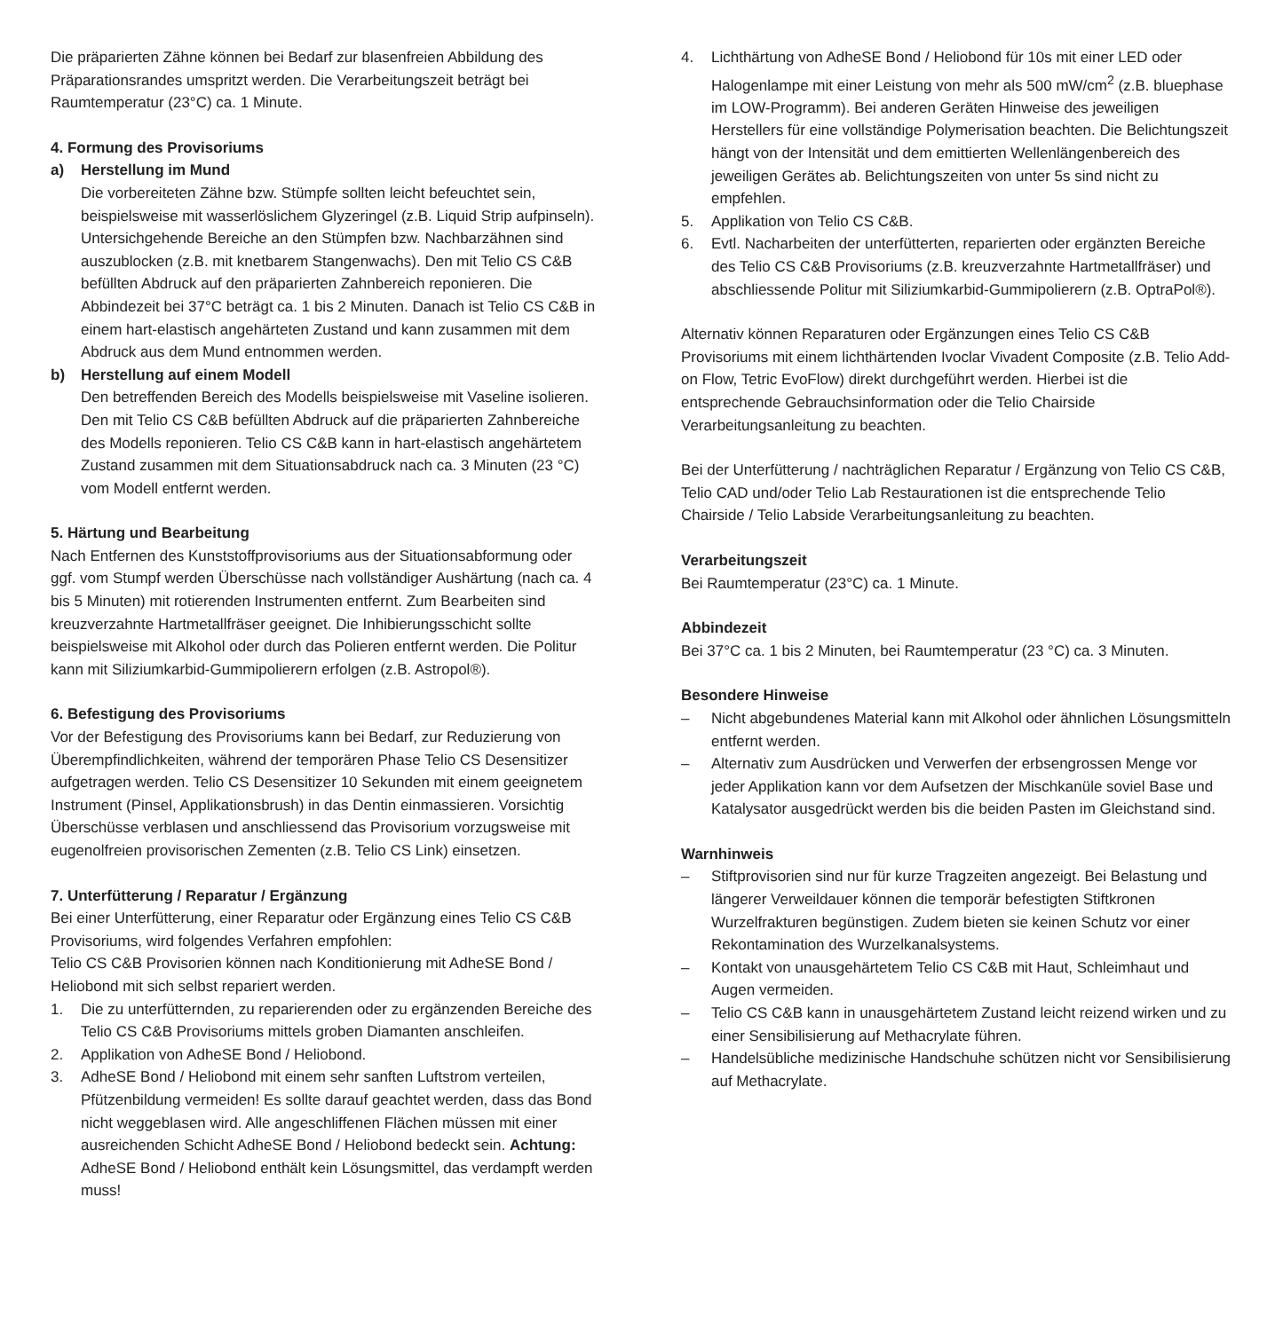Die präparierten Zähne können bei Bedarf zur blasenfreien Abbildung des Präparationsrandes umspritzt werden. Die Verarbeitungszeit beträgt bei Raumtemperatur (23°C) ca. 1 Minute.
4. Formung des Provisoriums
a) Herstellung im Mund
Die vorbereiteten Zähne bzw. Stümpfe sollten leicht befeuchtet sein, beispielsweise mit wasserlöslichem Glyzeringel (z.B. Liquid Strip aufpinseln). Untersichgehende Bereiche an den Stümpfen bzw. Nachbarzähnen sind auszublocken (z.B. mit knetbarem Stangenwachs). Den mit Telio CS C&B befüllten Abdruck auf den präparierten Zahnbereich reponieren. Die Abbindezeit bei 37°C beträgt ca. 1 bis 2 Minuten. Danach ist Telio CS C&B in einem hart-elastisch angehärteten Zustand und kann zusammen mit dem Abdruck aus dem Mund entnommen werden.
b) Herstellung auf einem Modell
Den betreffenden Bereich des Modells beispielsweise mit Vaseline isolieren. Den mit Telio CS C&B befüllten Abdruck auf die präparierten Zahnbereiche des Modells reponieren. Telio CS C&B kann in hart-elastisch angehärtetem Zustand zusammen mit dem Situationsabdruck nach ca. 3 Minuten (23 °C) vom Modell entfernt werden.
5. Härtung und Bearbeitung
Nach Entfernen des Kunststoffprovisoriums aus der Situationsabformung oder ggf. vom Stumpf werden Überschüsse nach vollständiger Aushärtung (nach ca. 4 bis 5 Minuten) mit rotierenden Instrumenten entfernt. Zum Bearbeiten sind kreuzverzahnte Hartmetallfräser geeignet. Die Inhibierungsschicht sollte beispielsweise mit Alkohol oder durch das Polieren entfernt werden. Die Politur kann mit Siliziumkarbid-Gummipolierern erfolgen (z.B. Astropol®).
6. Befestigung des Provisoriums
Vor der Befestigung des Provisoriums kann bei Bedarf, zur Reduzierung von Überempfindlichkeiten, während der temporären Phase Telio CS Desensitizer aufgetragen werden. Telio CS Desensitizer 10 Sekunden mit einem geeignetem Instrument (Pinsel, Applikationsbrush) in das Dentin einmassieren. Vorsichtig Überschüsse verblasen und anschliessend das Provisorium vorzugsweise mit eugenolfreien provisorischen Zementen (z.B. Telio CS Link) einsetzen.
7. Unterfütterung / Reparatur / Ergänzung
Bei einer Unterfütterung, einer Reparatur oder Ergänzung eines Telio CS C&B Provisoriums, wird folgendes Verfahren empfohlen:
Telio CS C&B Provisorien können nach Konditionierung mit AdheSE Bond / Heliobond mit sich selbst repariert werden.
1. Die zu unterfütternden, zu reparierenden oder zu ergänzenden Bereiche des Telio CS C&B Provisoriums mittels groben Diamanten anschleifen.
2. Applikation von AdheSE Bond / Heliobond.
3. AdheSE Bond / Heliobond mit einem sehr sanften Luftstrom verteilen, Pfützenbildung vermeiden! Es sollte darauf geachtet werden, dass das Bond nicht weggeblasen wird. Alle angeschliffenen Flächen müssen mit einer ausreichenden Schicht AdheSE Bond / Heliobond bedeckt sein. Achtung: AdheSE Bond / Heliobond enthält kein Lösungsmittel, das verdampft werden muss!
4. Lichthärtung von AdheSE Bond / Heliobond für 10s mit einer LED oder Halogenlampe mit einer Leistung von mehr als 500 mW/cm<sup>2</sup> (z.B. bluephase im LOW-Programm). Bei anderen Geräten Hinweise des jeweiligen Herstellers für eine vollständige Polymerisation beachten. Die Belichtungszeit hängt von der Intensität und dem emittierten Wellenlängenbereich des jeweiligen Gerätes ab. Belichtungszeiten von unter 5s sind nicht zu empfehlen.
5. Applikation von Telio CS C&B.
6. Evtl. Nacharbeiten der unterfütterten, reparierten oder ergänzten Bereiche des Telio CS C&B Provisoriums (z.B. kreuzverzahnte Hartmetallfräser) und abschliessende Politur mit Siliziumkarbid-Gummipolierern (z.B. OptraPol®).
Alternativ können Reparaturen oder Ergänzungen eines Telio CS C&B Provisoriums mit einem lichthärtenden Ivoclar Vivadent Composite (z.B. Telio Add-on Flow, Tetric EvoFlow) direkt durchgeführt werden. Hierbei ist die entsprechende Gebrauchsinformation oder die Telio Chairside Verarbeitungsanleitung zu beachten.
Bei der Unterfütterung / nachträglichen Reparatur / Ergänzung von Telio CS C&B, Telio CAD und/oder Telio Lab Restaurationen ist die entsprechende Telio Chairside / Telio Labside Verarbeitungsanleitung zu beachten.
Verarbeitungszeit
Bei Raumtemperatur (23°C) ca. 1 Minute.
Abbindezeit
Bei 37°C ca. 1 bis 2 Minuten, bei Raumtemperatur (23 °C) ca. 3 Minuten.
Besondere Hinweise
– Nicht abgebundenes Material kann mit Alkohol oder ähnlichen Lösungsmitteln entfernt werden.
– Alternativ zum Ausdrücken und Verwerfen der erbsengrossen Menge vor jeder Applikation kann vor dem Aufsetzen der Mischkanüle soviel Base und Katalysator ausgedrückt werden bis die beiden Pasten im Gleichstand sind.
Warnhinweis
– Stiftprovisorien sind nur für kurze Tragzeiten angezeigt. Bei Belastung und längerer Verweildauer können die temporär befestigten Stiftkronen Wurzelfrakturen begünstigen. Zudem bieten sie keinen Schutz vor einer Rekontamination des Wurzelkanalsystems.
– Kontakt von unausgehärtetem Telio CS C&B mit Haut, Schleimhaut und Augen vermeiden.
– Telio CS C&B kann in unausgehärtetem Zustand leicht reizend wirken und zu einer Sensibilisierung auf Methacrylate führen.
– Handelsübliche medizinische Handschuhe schützen nicht vor Sensibilisierung auf Methacrylate.